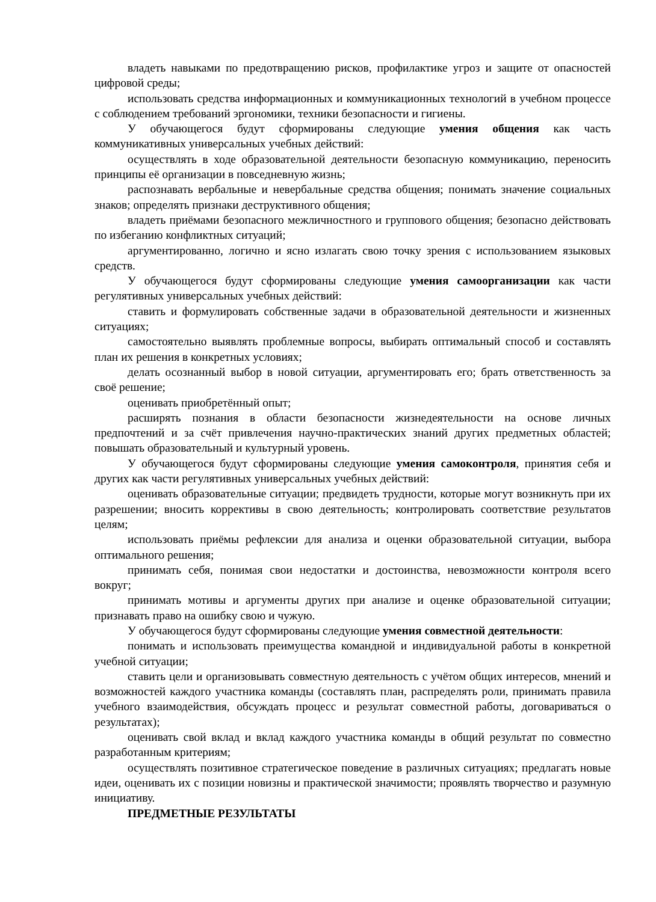владеть навыками по предотвращению рисков, профилактике угроз и защите от опасностей цифровой среды;
использовать средства информационных и коммуникационных технологий в учебном процессе с соблюдением требований эргономики, техники безопасности и гигиены.
У обучающегося будут сформированы следующие умения общения как часть коммуникативных универсальных учебных действий:
осуществлять в ходе образовательной деятельности безопасную коммуникацию, переносить принципы её организации в повседневную жизнь;
распознавать вербальные и невербальные средства общения; понимать значение социальных знаков; определять признаки деструктивного общения;
владеть приёмами безопасного межличностного и группового общения; безопасно действовать по избеганию конфликтных ситуаций;
аргументированно, логично и ясно излагать свою точку зрения с использованием языковых средств.
У обучающегося будут сформированы следующие умения самоорганизации как части регулятивных универсальных учебных действий:
ставить и формулировать собственные задачи в образовательной деятельности и жизненных ситуациях;
самостоятельно выявлять проблемные вопросы, выбирать оптимальный способ и составлять план их решения в конкретных условиях;
делать осознанный выбор в новой ситуации, аргументировать его; брать ответственность за своё решение;
оценивать приобретённый опыт;
расширять познания в области безопасности жизнедеятельности на основе личных предпочтений и за счёт привлечения научно-практических знаний других предметных областей; повышать образовательный и культурный уровень.
У обучающегося будут сформированы следующие умения самоконтроля, принятия себя и других как части регулятивных универсальных учебных действий:
оценивать образовательные ситуации; предвидеть трудности, которые могут возникнуть при их разрешении; вносить коррективы в свою деятельность; контролировать соответствие результатов целям;
использовать приёмы рефлексии для анализа и оценки образовательной ситуации, выбора оптимального решения;
принимать себя, понимая свои недостатки и достоинства, невозможности контроля всего вокруг;
принимать мотивы и аргументы других при анализе и оценке образовательной ситуации; признавать право на ошибку свою и чужую.
У обучающегося будут сформированы следующие умения совместной деятельности:
понимать и использовать преимущества командной и индивидуальной работы в конкретной учебной ситуации;
ставить цели и организовывать совместную деятельность с учётом общих интересов, мнений и возможностей каждого участника команды (составлять план, распределять роли, принимать правила учебного взаимодействия, обсуждать процесс и результат совместной работы, договариваться о результатах);
оценивать свой вклад и вклад каждого участника команды в общий результат по совместно разработанным критериям;
осуществлять позитивное стратегическое поведение в различных ситуациях; предлагать новые идеи, оценивать их с позиции новизны и практической значимости; проявлять творчество и разумную инициативу.
ПРЕДМЕТНЫЕ РЕЗУЛЬТАТЫ